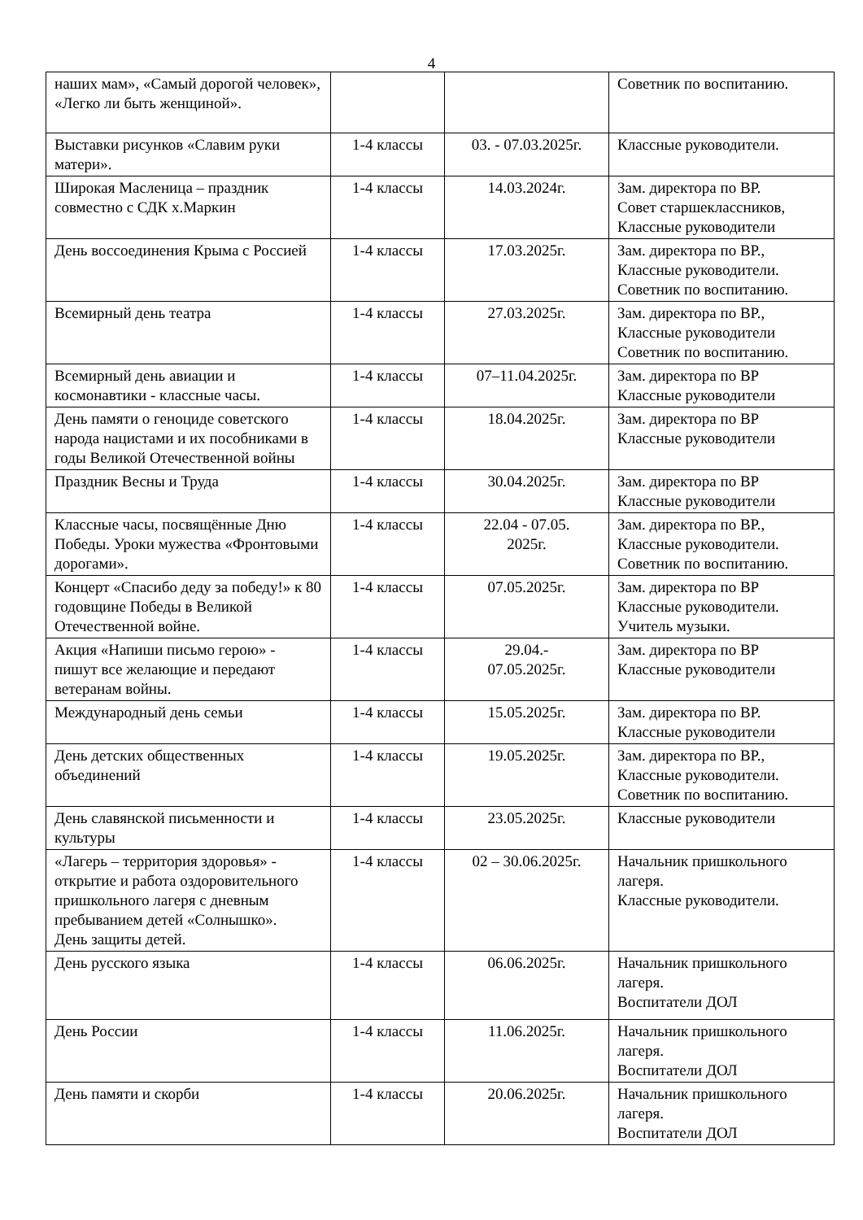4
| наших мам», «Самый дорогой человек», «Легко ли быть женщиной». | | | Советник по воспитанию. |
| Выставки рисунков «Славим руки матери». | 1-4 классы | 03. - 07.03.2025г. | Классные руководители. |
| Широкая Масленица – праздник совместно с СДК х.Маркин | 1-4 классы | 14.03.2024г. | Зам. директора по ВР. Совет старшеклассников, Классные руководители |
| День воссоединения Крыма с Россией | 1-4 классы | 17.03.2025г. | Зам. директора по ВР., Классные руководители. Советник по воспитанию. |
| Всемирный день театра | 1-4 классы | 27.03.2025г. | Зам. директора по ВР., Классные руководители Советник по воспитанию. |
| Всемирный день авиации и космонавтики - классные часы. | 1-4 классы | 07–11.04.2025г. | Зам. директора по ВР Классные руководители |
| День памяти о геноциде советского народа нацистами и их пособниками в годы Великой Отечественной войны | 1-4 классы | 18.04.2025г. | Зам. директора по ВР Классные руководители |
| Праздник Весны и Труда | 1-4 классы | 30.04.2025г. | Зам. директора по ВР Классные руководители |
| Классные часы, посвящённые Дню Победы. Уроки мужества «Фронтовыми дорогами». | 1-4 классы | 22.04 - 07.05. 2025г. | Зам. директора по ВР., Классные руководители. Советник по воспитанию. |
| Концерт «Спасибо деду за победу!» к 80 годовщине Победы в Великой Отечественной войне. | 1-4 классы | 07.05.2025г. | Зам. директора по ВР Классные руководители. Учитель музыки. |
| Акция «Напиши письмо герою» - пишут все желающие и передают ветеранам войны. | 1-4 классы | 29.04.- 07.05.2025г. | Зам. директора по ВР Классные руководители |
| Международный день семьи | 1-4 классы | 15.05.2025г. | Зам. директора по ВР. Классные руководители |
| День детских общественных объединений | 1-4 классы | 19.05.2025г. | Зам. директора по ВР., Классные руководители. Советник по воспитанию. |
| День славянской письменности и культуры | 1-4 классы | 23.05.2025г. | Классные руководители |
| «Лагерь – территория здоровья» - открытие и работа оздоровительного пришкольного лагеря с дневным пребыванием детей «Солнышко». День защиты детей. | 1-4 классы | 02 – 30.06.2025г. | Начальник пришкольного лагеря. Классные руководители. |
| День русского языка | 1-4 классы | 06.06.2025г. | Начальник пришкольного лагеря. Воспитатели ДОЛ |
| День России | 1-4 классы | 11.06.2025г. | Начальник пришкольного лагеря. Воспитатели ДОЛ |
| День памяти и скорби | 1-4 классы | 20.06.2025г. | Начальник пришкольного лагеря. Воспитатели ДОЛ |